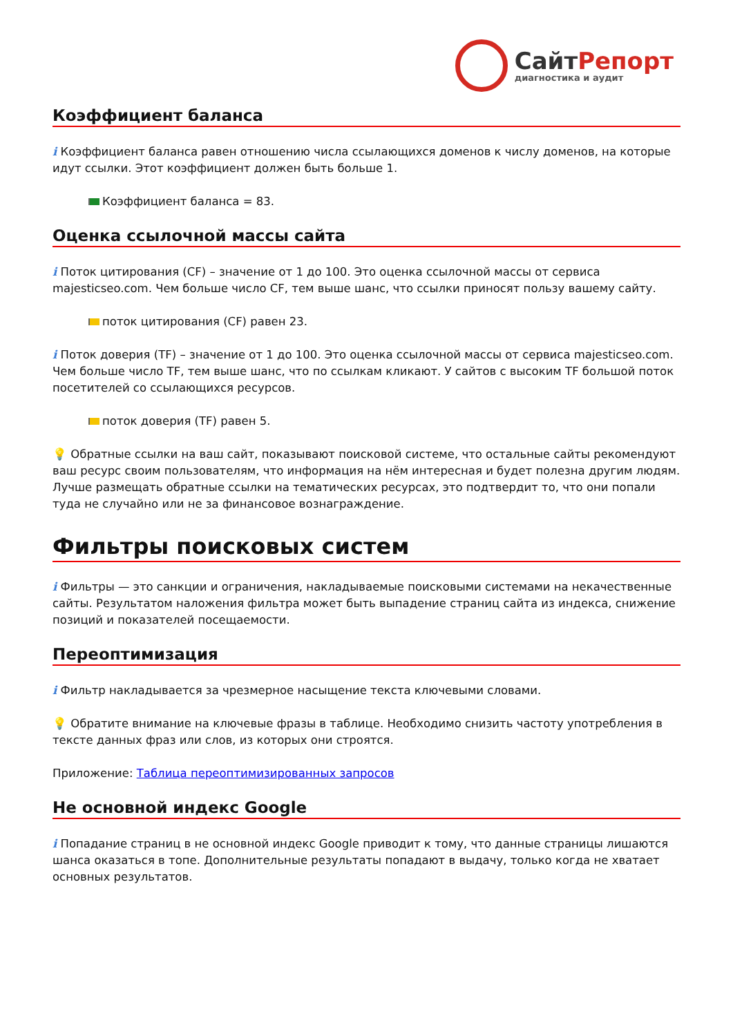СайтРепорт
диагностика и аудит
Коэффициент баланса
i Коэффициент баланса равен отношению числа ссылающихся доменов к числу доменов, на которые идут ссылки. Этот коэффициент должен быть больше 1.
Коэффициент баланса = 83.
Оценка ссылочной массы сайта
i Поток цитирования (CF) – значение от 1 до 100. Это оценка ссылочной массы от сервиса majesticseo.com. Чем больше число CF, тем выше шанс, что ссылки приносят пользу вашему сайту.
поток цитирования (CF) равен 23.
i Поток доверия (TF) – значение от 1 до 100. Это оценка ссылочной массы от сервиса majesticseo.com. Чем больше число TF, тем выше шанс, что по ссылкам кликают. У сайтов с высоким TF большой поток посетителей со ссылающихся ресурсов.
поток доверия (TF) равен 5.
💡 Обратные ссылки на ваш сайт, показывают поисковой системе, что остальные сайты рекомендуют ваш ресурс своим пользователям, что информация на нём интересная и будет полезна другим людям.
Лучше размещать обратные ссылки на тематических ресурсах, это подтвердит то, что они попали туда не случайно или не за финансовое вознаграждение.
Фильтры поисковых систем
i Фильтры — это санкции и ограничения, накладываемые поисковыми системами на некачественные сайты. Результатом наложения фильтра может быть выпадение страниц сайта из индекса, снижение позиций и показателей посещаемости.
Переоптимизация
i Фильтр накладывается за чрезмерное насыщение текста ключевыми словами.
💡 Обратите внимание на ключевые фразы в таблице. Необходимо снизить частоту употребления в тексте данных фраз или слов, из которых они строятся.
Приложение: Таблица переоптимизированных запросов
Не основной индекс Google
i Попадание страниц в не основной индекс Google приводит к тому, что данные страницы лишаются шанса оказаться в топе. Дополнительные результаты попадают в выдачу, только когда не хватает основных результатов.